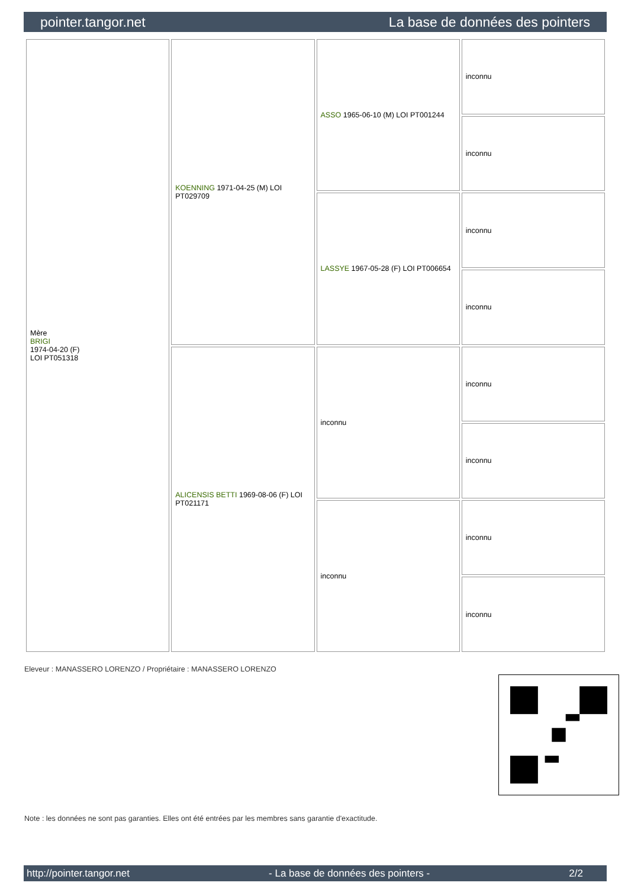pointer.tangor.net La base de données des pointers
| Mère BRIGI 1974-04-20 (F) LOI PT051318 | KOENNING 1971-04-25 (M) LOI PT029709 | ASSO 1965-06-10 (M) LOI PT001244 | inconnu |
| | | | inconnu |
| | | LASSYE 1967-05-28 (F) LOI PT006654 | inconnu |
| | | | inconnu |
| | ALICENSIS BETTI 1969-08-06 (F) LOI PT021171 | inconnu | inconnu |
| | | | inconnu |
| | | inconnu | inconnu |
| | | | inconnu |
Eleveur : MANASSERO LORENZO / Propriétaire : MANASSERO LORENZO
Note : les données ne sont pas garanties. Elles ont été entrées par les membres sans garantie d'exactitude.
http://pointer.tangor.net - La base de données des pointers - 2/2